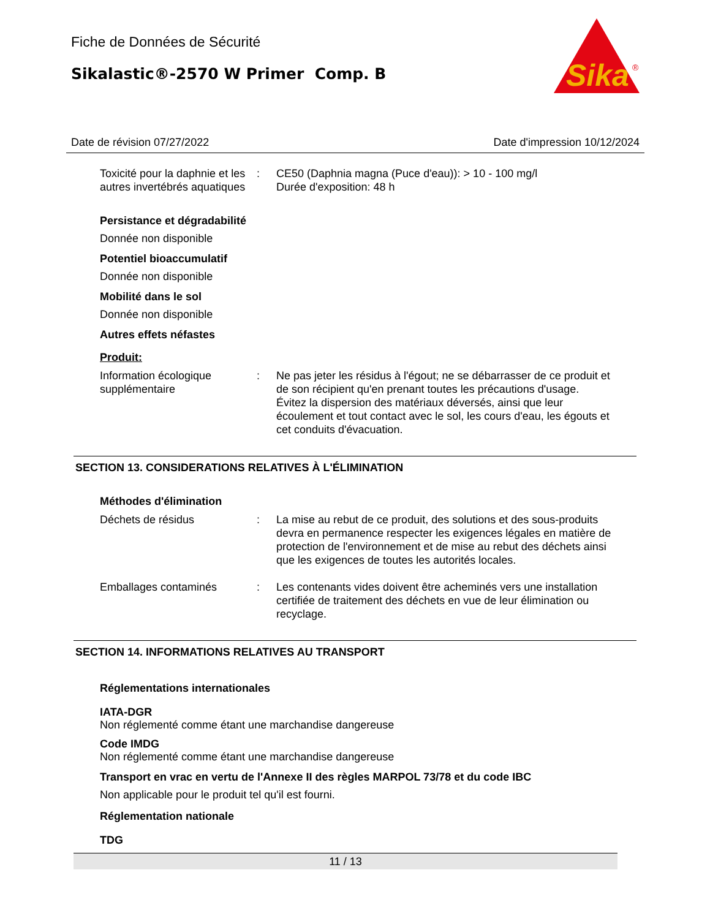Fiche de Données de Sécurité
Sikalastic®-2570 W Primer Comp. B
Sika
®
Date de révision 07/27/2022 Date d'impression 10/12/2024
Toxicité pour la daphnie et les autres invertébrés aquatiques
: CE50 (Daphnia magna (Puce d'eau)): > 10 - 100 mg/l
Durée d'exposition: 48 h
Persistance et dégradabilité
Donnée non disponible
Potentiel bioaccumulatif
Donnée non disponible
Mobilité dans le sol
Donnée non disponible
Autres effets néfastes
Produit:
Information écologique supplémentaire
: Ne pas jeter les résidus à l'égout; ne se débarrasser de ce produit et de son récipient qu'en prenant toutes les précautions d'usage.
Évitez la dispersion des matériaux déversés, ainsi que leur écoulement et tout contact avec le sol, les cours d'eau, les égouts et cet conduits d'évacuation.
SECTION 13. CONSIDERATIONS RELATIVES À L'ÉLIMINATION
Méthodes d'élimination
Déchets de résidus : La mise au rebut de ce produit, des solutions et des sous-produits devra en permanence respecter les exigences légales en matière de protection de l'environnement et de mise au rebut des déchets ainsi que les exigences de toutes les autorités locales.
Emballages contaminés : Les contenants vides doivent être acheminés vers une installation certifiée de traitement des déchets en vue de leur élimination ou recyclage.
SECTION 14. INFORMATIONS RELATIVES AU TRANSPORT
Réglementations internationales
IATA-DGR
Non réglementé comme étant une marchandise dangereuse
Code IMDG
Non réglementé comme étant une marchandise dangereuse
Transport en vrac en vertu de l'Annexe II des règles MARPOL 73/78 et du code IBC
Non applicable pour le produit tel qu'il est fourni.
Réglementation nationale
TDG
11 / 13